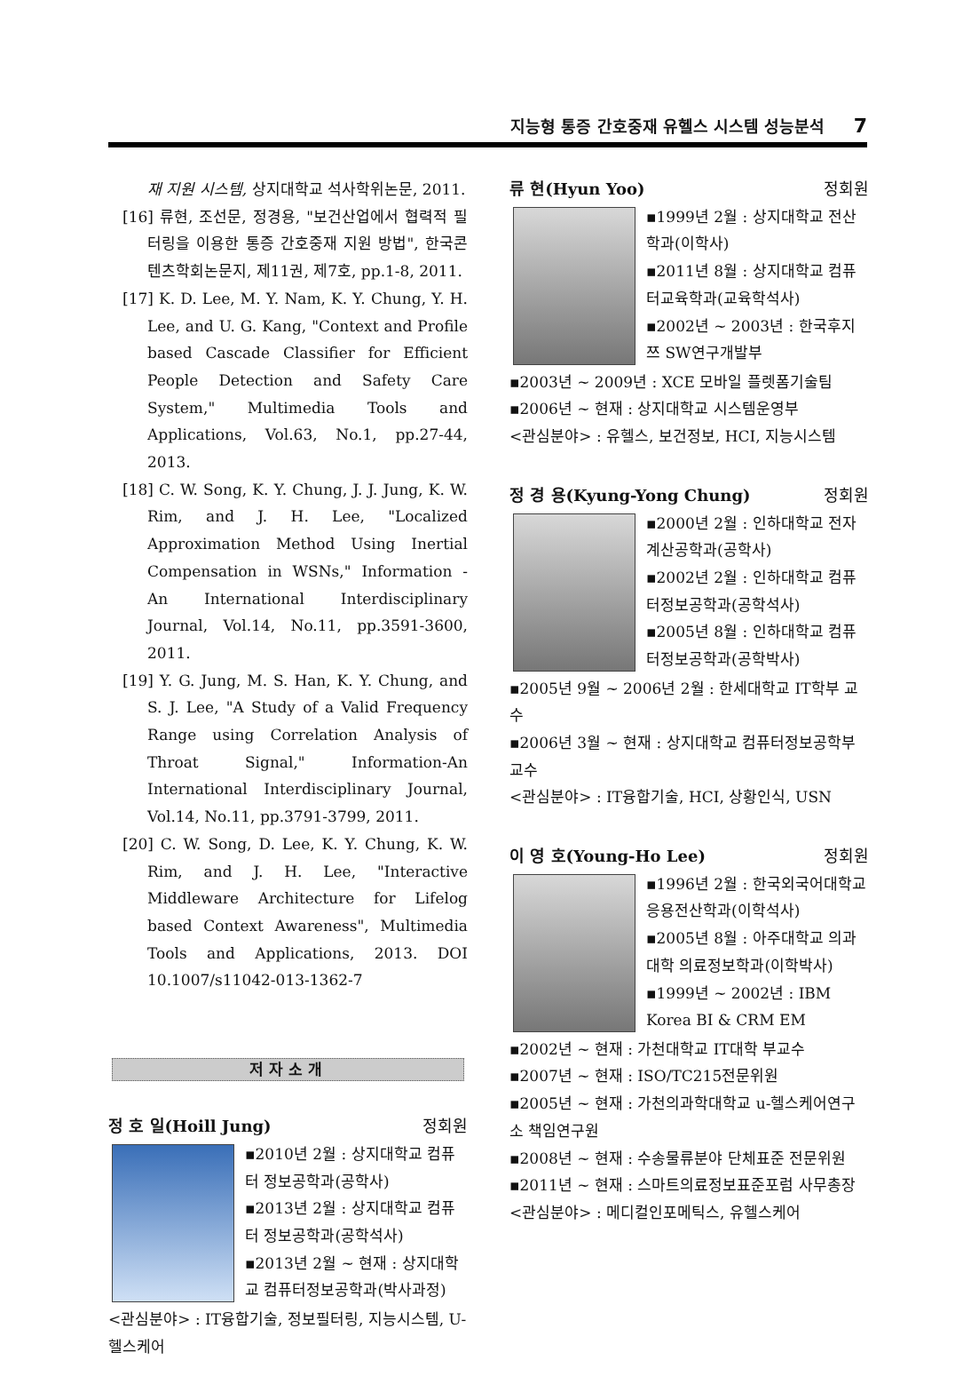지능형 통증 간호중재 유헬스 시스템 성능분석 7
재 지원 시스템, 상지대학교 석사학위논문, 2011.
[16] 류현, 조선문, 정경용, "보건산업에서 협력적 필터링을 이용한 통증 간호중재 지원 방법", 한국콘텐츠학회논문지, 제11권, 제7호, pp.1-8, 2011.
[17] K. D. Lee, M. Y. Nam, K. Y. Chung, Y. H. Lee, and U. G. Kang, "Context and Profile based Cascade Classifier for Efficient People Detection and Safety Care System," Multimedia Tools and Applications, Vol.63, No.1, pp.27-44, 2013.
[18] C. W. Song, K. Y. Chung, J. J. Jung, K. W. Rim, and J. H. Lee, "Localized Approximation Method Using Inertial Compensation in WSNs," Information - An International Interdisciplinary Journal, Vol.14, No.11, pp.3591-3600, 2011.
[19] Y. G. Jung, M. S. Han, K. Y. Chung, and S. J. Lee, "A Study of a Valid Frequency Range using Correlation Analysis of Throat Signal," Information-An International Interdisciplinary Journal, Vol.14, No.11, pp.3791-3799, 2011.
[20] C. W. Song, D. Lee, K. Y. Chung, K. W. Rim, and J. H. Lee, "Interactive Middleware Architecture for Lifelog based Context Awareness", Multimedia Tools and Applications, 2013. DOI 10.1007/s11042-013-1362-7
저자소개
정 호 일(Hoill Jung) 정회원
▪2010년 2월 : 상지대학교 컴퓨터 정보공학과(공학사)
▪2013년 2월 : 상지대학교 컴퓨터 정보공학과(공학석사)
▪2013년 2월 ~ 현재 : 상지대학교 컴퓨터정보공학과(박사과정)
<관심분야> : IT융합기술, 정보필터링, 지능시스템, U-헬스케어
류 현(Hyun Yoo) 정회원
▪1999년 2월 : 상지대학교 전산학과(이학사)
▪2011년 8월 : 상지대학교 컴퓨터교육학과(교육학석사)
▪2002년 ~ 2003년 : 한국후지쯔 SW연구개발부
▪2003년 ~ 2009년 : XCE 모바일 플렛폼기술팀
▪2006년 ~ 현재 : 상지대학교 시스템운영부
<관심분야> : 유헬스, 보건정보, HCI, 지능시스템
정 경 용(Kyung-Yong Chung) 정회원
▪2000년 2월 : 인하대학교 전자계산공학과(공학사)
▪2002년 2월 : 인하대학교 컴퓨터정보공학과(공학석사)
▪2005년 8월 : 인하대학교 컴퓨터정보공학과(공학박사)
▪2005년 9월 ~ 2006년 2월 : 한세대학교 IT학부 교수
▪2006년 3월 ~ 현재 : 상지대학교 컴퓨터정보공학부 교수
<관심분야> : IT융합기술, HCI, 상황인식, USN
이 영 호(Young-Ho Lee) 정회원
▪1996년 2월 : 한국외국어대학교 응용전산학과(이학석사)
▪2005년 8월 : 아주대학교 의과대학 의료정보학과(이학박사)
▪1999년 ~ 2002년 : IBM Korea BI & CRM EM
▪2002년 ~ 현재 : 가천대학교 IT대학 부교수
▪2007년 ~ 현재 : ISO/TC215전문위원
▪2005년 ~ 현재 : 가천의과학대학교 u-헬스케어연구소 책임연구원
▪2008년 ~ 현재 : 수송물류분야 단체표준 전문위원
▪2011년 ~ 현재 : 스마트의료정보표준포럼 사무총장
<관심분야> : 메디컬인포메틱스, 유헬스케어